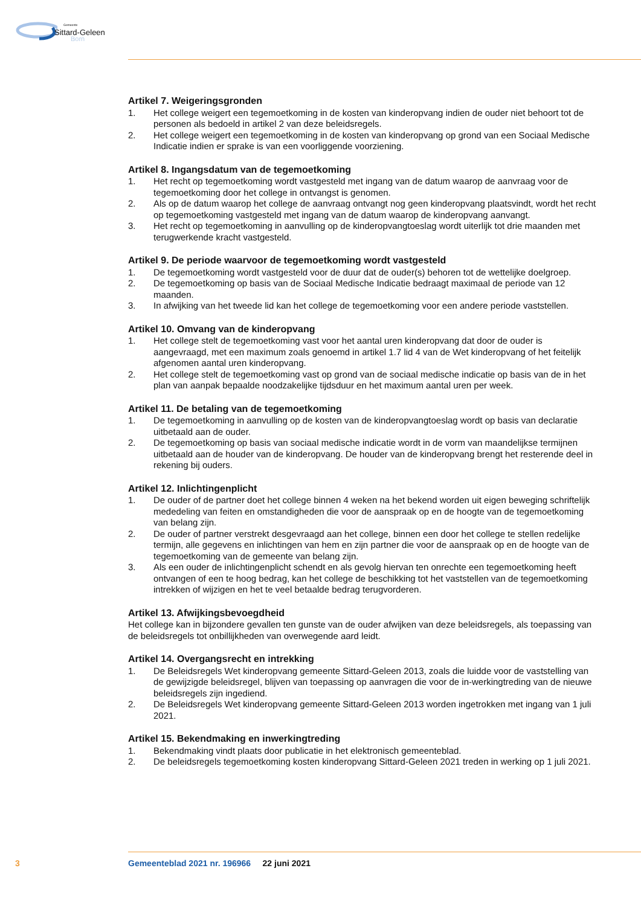Gemeente
Sittard-Geleen
Born
Artikel 7. Weigeringsgronden
1. Het college weigert een tegemoetkoming in de kosten van kinderopvang indien de ouder niet behoort tot de personen als bedoeld in artikel 2 van deze beleidsregels.
2. Het college weigert een tegemoetkoming in de kosten van kinderopvang op grond van een Sociaal Medische Indicatie indien er sprake is van een voorliggende voorziening.
Artikel 8. Ingangsdatum van de tegemoetkoming
1. Het recht op tegemoetkoming wordt vastgesteld met ingang van de datum waarop de aanvraag voor de tegemoetkoming door het college in ontvangst is genomen.
2. Als op de datum waarop het college de aanvraag ontvangt nog geen kinderopvang plaatsvindt, wordt het recht op tegemoetkoming vastgesteld met ingang van de datum waarop de kinderopvang aanvangt.
3. Het recht op tegemoetkoming in aanvulling op de kinderopvangtoeslag wordt uiterlijk tot drie maanden met terugwerkende kracht vastgesteld.
Artikel 9. De periode waarvoor de tegemoetkoming wordt vastgesteld
1. De tegemoetkoming wordt vastgesteld voor de duur dat de ouder(s) behoren tot de wettelijke doelgroep.
2. De tegemoetkoming op basis van de Sociaal Medische Indicatie bedraagt maximaal de periode van 12 maanden.
3. In afwijking van het tweede lid kan het college de tegemoetkoming voor een andere periode vaststellen.
Artikel 10. Omvang van de kinderopvang
1. Het college stelt de tegemoetkoming vast voor het aantal uren kinderopvang dat door de ouder is aangevraagd, met een maximum zoals genoemd in artikel 1.7 lid 4 van de Wet kinderopvang of het feitelijk afgenomen aantal uren kinderopvang.
2. Het college stelt de tegemoetkoming vast op grond van de sociaal medische indicatie op basis van de in het plan van aanpak bepaalde noodzakelijke tijdsduur en het maximum aantal uren per week.
Artikel 11. De betaling van de tegemoetkoming
1. De tegemoetkoming in aanvulling op de kosten van de kinderopvangtoeslag wordt op basis van declaratie uitbetaald aan de ouder.
2. De tegemoetkoming op basis van sociaal medische indicatie wordt in de vorm van maandelijkse termijnen uitbetaald aan de houder van de kinderopvang. De houder van de kinderopvang brengt het resterende deel in rekening bij ouders.
Artikel 12. Inlichtingenplicht
1. De ouder of de partner doet het college binnen 4 weken na het bekend worden uit eigen beweging schriftelijk mededeling van feiten en omstandigheden die voor de aanspraak op en de hoogte van de tegemoetkoming van belang zijn.
2. De ouder of partner verstrekt desgevraagd aan het college, binnen een door het college te stellen redelijke termijn, alle gegevens en inlichtingen van hem en zijn partner die voor de aanspraak op en de hoogte van de tegemoetkoming van de gemeente van belang zijn.
3. Als een ouder de inlichtingenplicht schendt en als gevolg hiervan ten onrechte een tegemoetkoming heeft ontvangen of een te hoog bedrag, kan het college de beschikking tot het vaststellen van de tegemoetkoming intrekken of wijzigen en het te veel betaalde bedrag terugvorderen.
Artikel 13. Afwijkingsbevoegdheid
Het college kan in bijzondere gevallen ten gunste van de ouder afwijken van deze beleidsregels, als toepassing van de beleidsregels tot onbillijkheden van overwegende aard leidt.
Artikel 14. Overgangsrecht en intrekking
1. De Beleidsregels Wet kinderopvang gemeente Sittard-Geleen 2013, zoals die luidde voor de vaststelling van de gewijzigde beleidsregel, blijven van toepassing op aanvragen die voor de in-werkingtreding van de nieuwe beleidsregels zijn ingediend.
2. De Beleidsregels Wet kinderopvang gemeente Sittard-Geleen 2013 worden ingetrokken met ingang van 1 juli 2021.
Artikel 15. Bekendmaking en inwerkingtreding
1. Bekendmaking vindt plaats door publicatie in het elektronisch gemeenteblad.
2. De beleidsregels tegemoetkoming kosten kinderopvang Sittard-Geleen 2021 treden in werking op 1 juli 2021.
3 Gemeenteblad 2021 nr. 196966 22 juni 2021